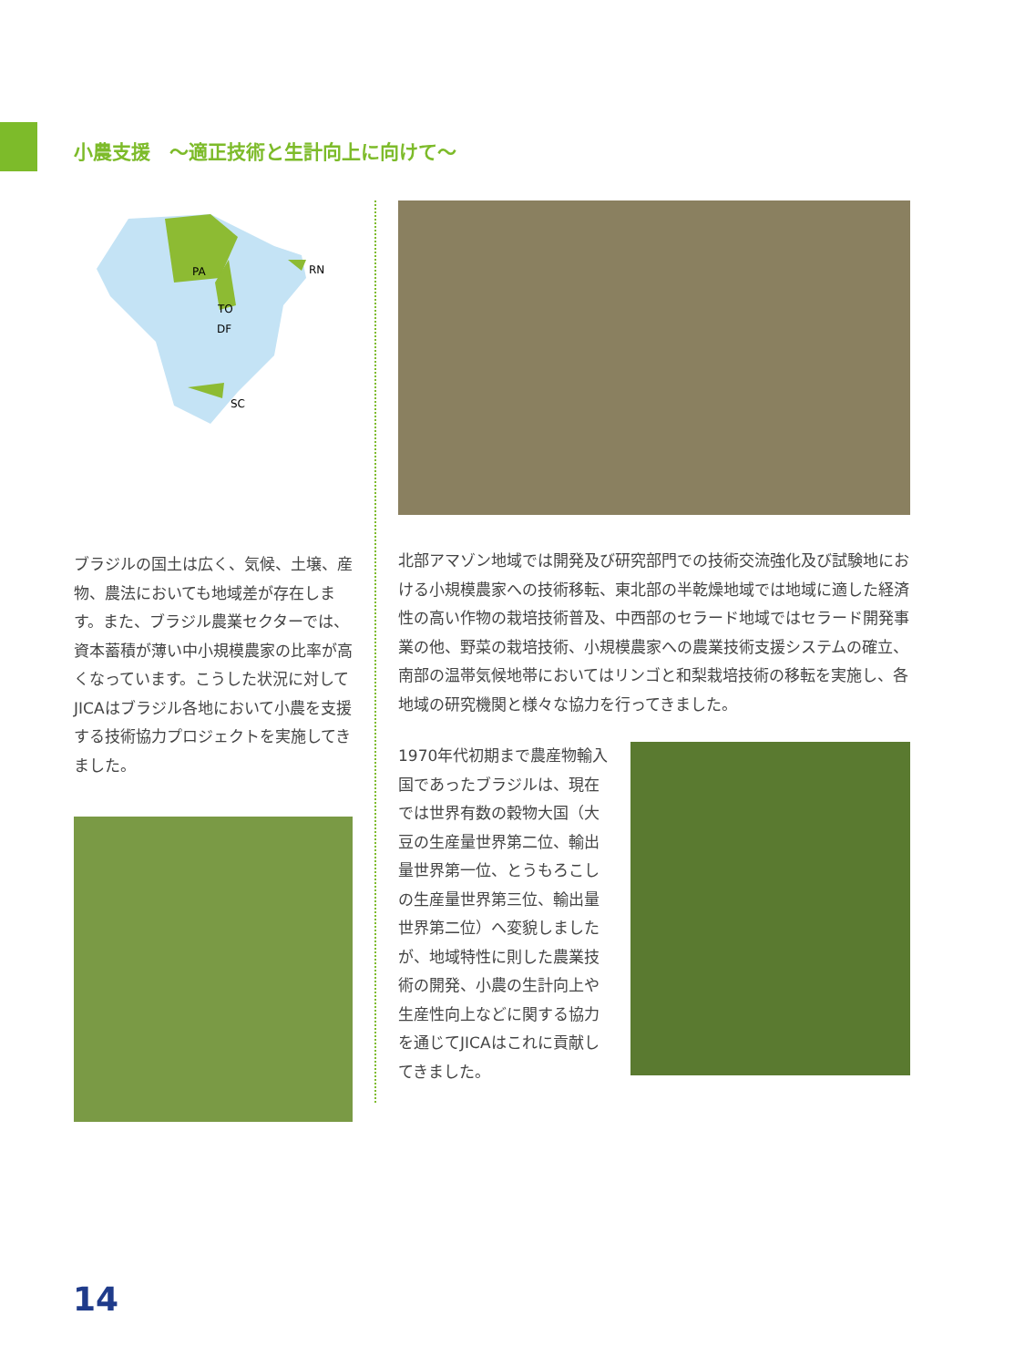小農支援　〜適正技術と生計向上に向けて〜
PA
RN
TO
DF
SC
ブラジルの国土は広く、気候、土壌、産物、農法においても地域差が存在します。また、ブラジル農業セクターでは、資本蓄積が薄い中小規模農家の比率が高くなっています。こうした状況に対してJICAはブラジル各地において小農を支援する技術協力プロジェクトを実施してきました。
北部アマゾン地域では開発及び研究部門での技術交流強化及び試験地における小規模農家への技術移転、東北部の半乾燥地域では地域に適した経済性の高い作物の栽培技術普及、中西部のセラード地域ではセラード開発事業の他、野菜の栽培技術、小規模農家への農業技術支援システムの確立、南部の温帯気候地帯においてはリンゴと和梨栽培技術の移転を実施し、各地域の研究機関と様々な協力を行ってきました。
1970年代初期まで農産物輸入国であったブラジルは、現在では世界有数の穀物大国（大豆の生産量世界第二位、輸出量世界第一位、とうもろこしの生産量世界第三位、輸出量世界第二位）へ変貌しましたが、地域特性に則した農業技術の開発、小農の生計向上や生産性向上などに関する協力を通じてJICAはこれに貢献してきました。
14